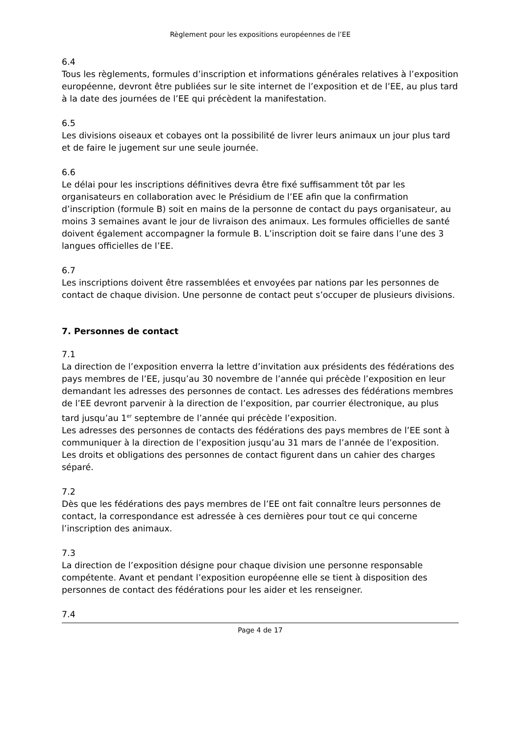Règlement pour les expositions européennes de l’EE
6.4
Tous les règlements, formules d’inscription et informations générales relatives à l’exposition européenne, devront être publiées sur le site internet de l’exposition et de l’EE, au plus tard à la date des journées de l’EE qui précèdent la manifestation.
6.5
Les divisions oiseaux et cobayes ont la possibilité de livrer leurs animaux un jour plus tard et de faire le jugement sur une seule journée.
6.6
Le délai pour les inscriptions définitives devra être fixé suffisamment tôt par les organisateurs en collaboration avec le Présidium de l’EE afin que la confirmation d’inscription (formule B) soit en mains de la personne de contact du pays organisateur, au moins 3 semaines avant le jour de livraison des animaux. Les formules officielles de santé doivent également accompagner la formule B. L’inscription doit se faire dans l’une des 3 langues officielles de l’EE.
6.7
Les inscriptions doivent être rassemblées et envoyées par nations par les personnes de contact de chaque division. Une personne de contact peut s’occuper de plusieurs divisions.
7. Personnes de contact
7.1
La direction de l’exposition enverra la lettre d’invitation aux présidents des fédérations des pays membres de l’EE, jusqu’au 30 novembre de l’année qui précède l’exposition en leur demandant les adresses des personnes de contact. Les adresses des fédérations membres de l’EE devront parvenir à la direction de l’exposition, par courrier électronique, au plus tard jusqu’au 1<sup>er</sup> septembre de l’année qui précède l’exposition.
Les adresses des personnes de contacts des fédérations des pays membres de l’EE sont à communiquer à la direction de l’exposition jusqu’au 31 mars de l’année de l’exposition.
Les droits et obligations des personnes de contact figurent dans un cahier des charges séparé.
7.2
Dès que les fédérations des pays membres de l’EE ont fait connaître leurs personnes de contact, la correspondance est adressée à ces dernières pour tout ce qui concerne l’inscription des animaux.
7.3
La direction de l’exposition désigne pour chaque division une personne responsable compétente. Avant et pendant l’exposition européenne elle se tient à disposition des personnes de contact des fédérations pour les aider et les renseigner.
7.4
Page 4 de 17